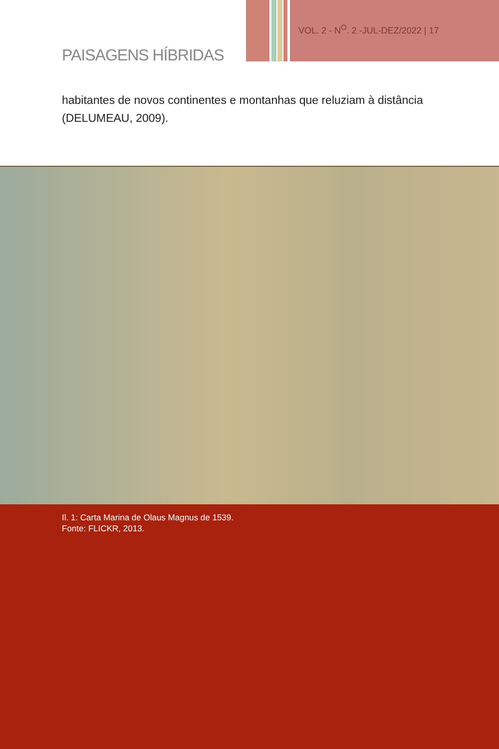VOL. 2 - N<sup>O</sup>. 2 -JUL-DEZ/2022 | 17
PAISAGENS HÍBRIDAS
habitantes de novos continentes e montanhas que reluziam à distância (DELUMEAU, 2009).
Il. 1: Carta Marina de Olaus Magnus de 1539.
Fonte: FLICKR, 2013.